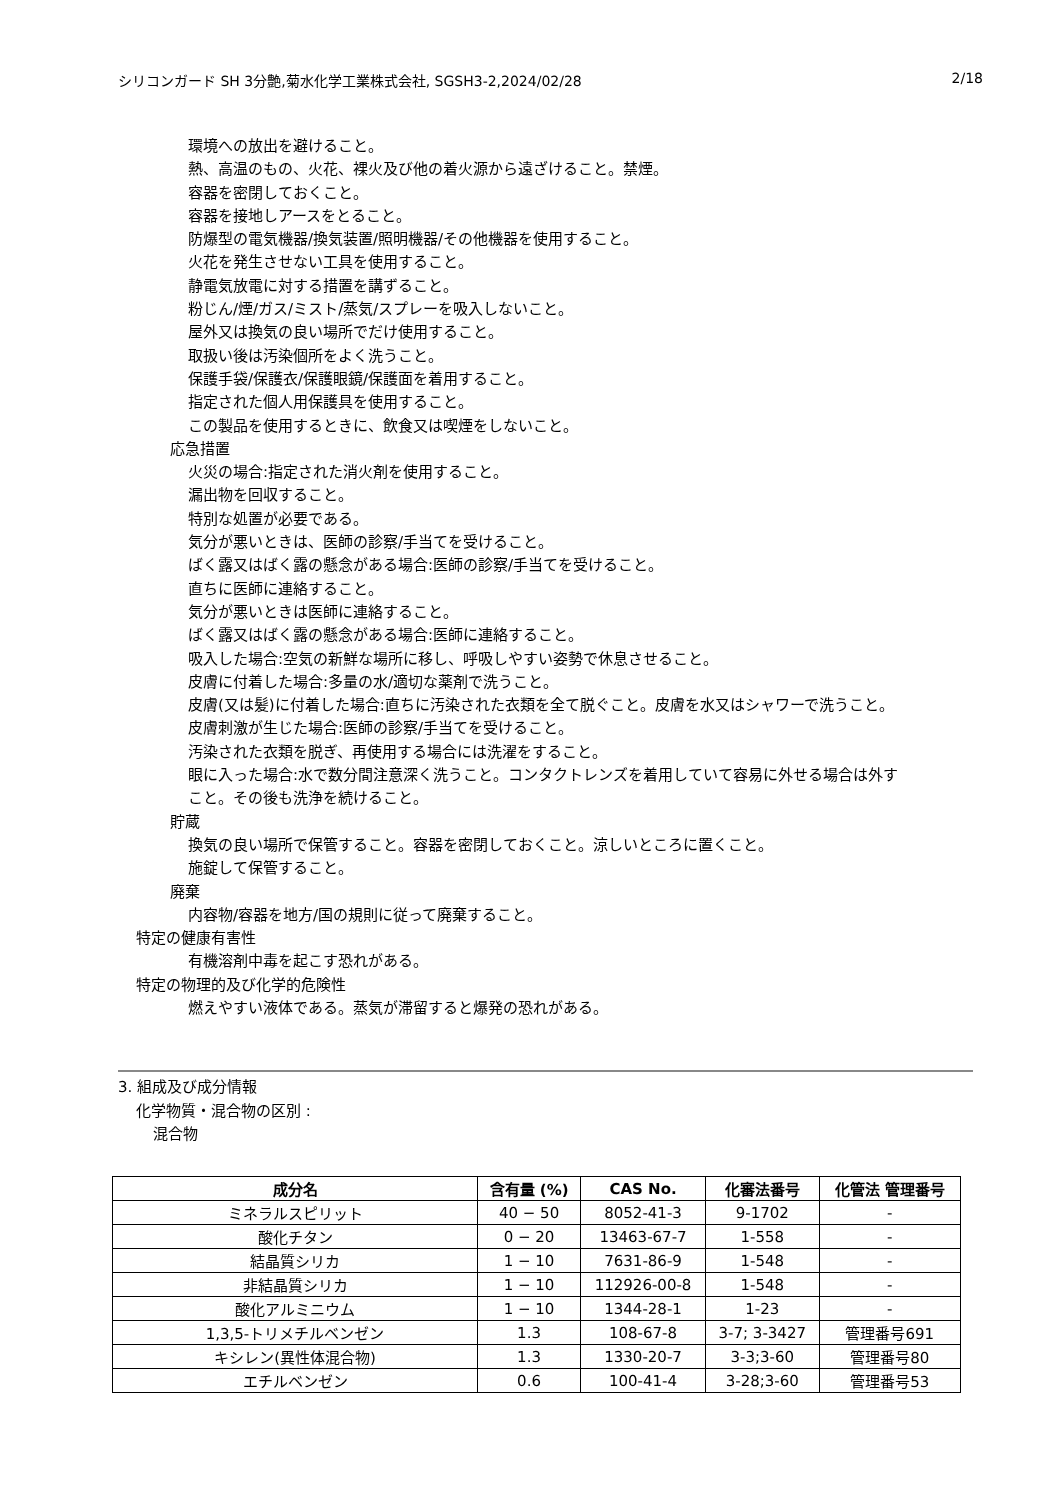シリコンガード SH 3分艶,菊水化学工業株式会社, SGSH3-2,2024/02/28 2/18
環境への放出を避けること。
熱、高温のもの、火花、裸火及び他の着火源から遠ざけること。禁煙。
容器を密閉しておくこと。
容器を接地しアースをとること。
防爆型の電気機器/換気装置/照明機器/その他機器を使用すること。
火花を発生させない工具を使用すること。
静電気放電に対する措置を講ずること。
粉じん/煙/ガス/ミスト/蒸気/スプレーを吸入しないこと。
屋外又は換気の良い場所でだけ使用すること。
取扱い後は汚染個所をよく洗うこと。
保護手袋/保護衣/保護眼鏡/保護面を着用すること。
指定された個人用保護具を使用すること。
この製品を使用するときに、飲食又は喫煙をしないこと。
応急措置
火災の場合:指定された消火剤を使用すること。
漏出物を回収すること。
特別な処置が必要である。
気分が悪いときは、医師の診察/手当てを受けること。
ばく露又はばく露の懸念がある場合:医師の診察/手当てを受けること。
直ちに医師に連絡すること。
気分が悪いときは医師に連絡すること。
ばく露又はばく露の懸念がある場合:医師に連絡すること。
吸入した場合:空気の新鮮な場所に移し、呼吸しやすい姿勢で休息させること。
皮膚に付着した場合:多量の水/適切な薬剤で洗うこと。
皮膚(又は髪)に付着した場合:直ちに汚染された衣類を全て脱ぐこと。皮膚を水又はシャワーで洗うこと。
皮膚刺激が生じた場合:医師の診察/手当てを受けること。
汚染された衣類を脱ぎ、再使用する場合には洗濯をすること。
眼に入った場合:水で数分間注意深く洗うこと。コンタクトレンズを着用していて容易に外せる場合は外すこと。その後も洗浄を続けること。
貯蔵
換気の良い場所で保管すること。容器を密閉しておくこと。涼しいところに置くこと。
施錠して保管すること。
廃棄
内容物/容器を地方/国の規則に従って廃棄すること。
特定の健康有害性
有機溶剤中毒を起こす恐れがある。
特定の物理的及び化学的危険性
燃えやすい液体である。蒸気が滞留すると爆発の恐れがある。
3. 組成及び成分情報
化学物質・混合物の区別 :
混合物
| 成分名 | 含有量 (%) | CAS No. | 化審法番号 | 化管法 管理番号 |
| --- | --- | --- | --- | --- |
| ミネラルスピリット | 40 − 50 | 8052-41-3 | 9-1702 | - |
| 酸化チタン | 0 − 20 | 13463-67-7 | 1-558 | - |
| 結晶質シリカ | 1 − 10 | 7631-86-9 | 1-548 | - |
| 非結晶質シリカ | 1 − 10 | 112926-00-8 | 1-548 | - |
| 酸化アルミニウム | 1 − 10 | 1344-28-1 | 1-23 | - |
| 1,3,5-トリメチルベンゼン | 1.3 | 108-67-8 | 3-7; 3-3427 | 管理番号691 |
| キシレン(異性体混合物) | 1.3 | 1330-20-7 | 3-3;3-60 | 管理番号80 |
| エチルベンゼン | 0.6 | 100-41-4 | 3-28;3-60 | 管理番号53 |